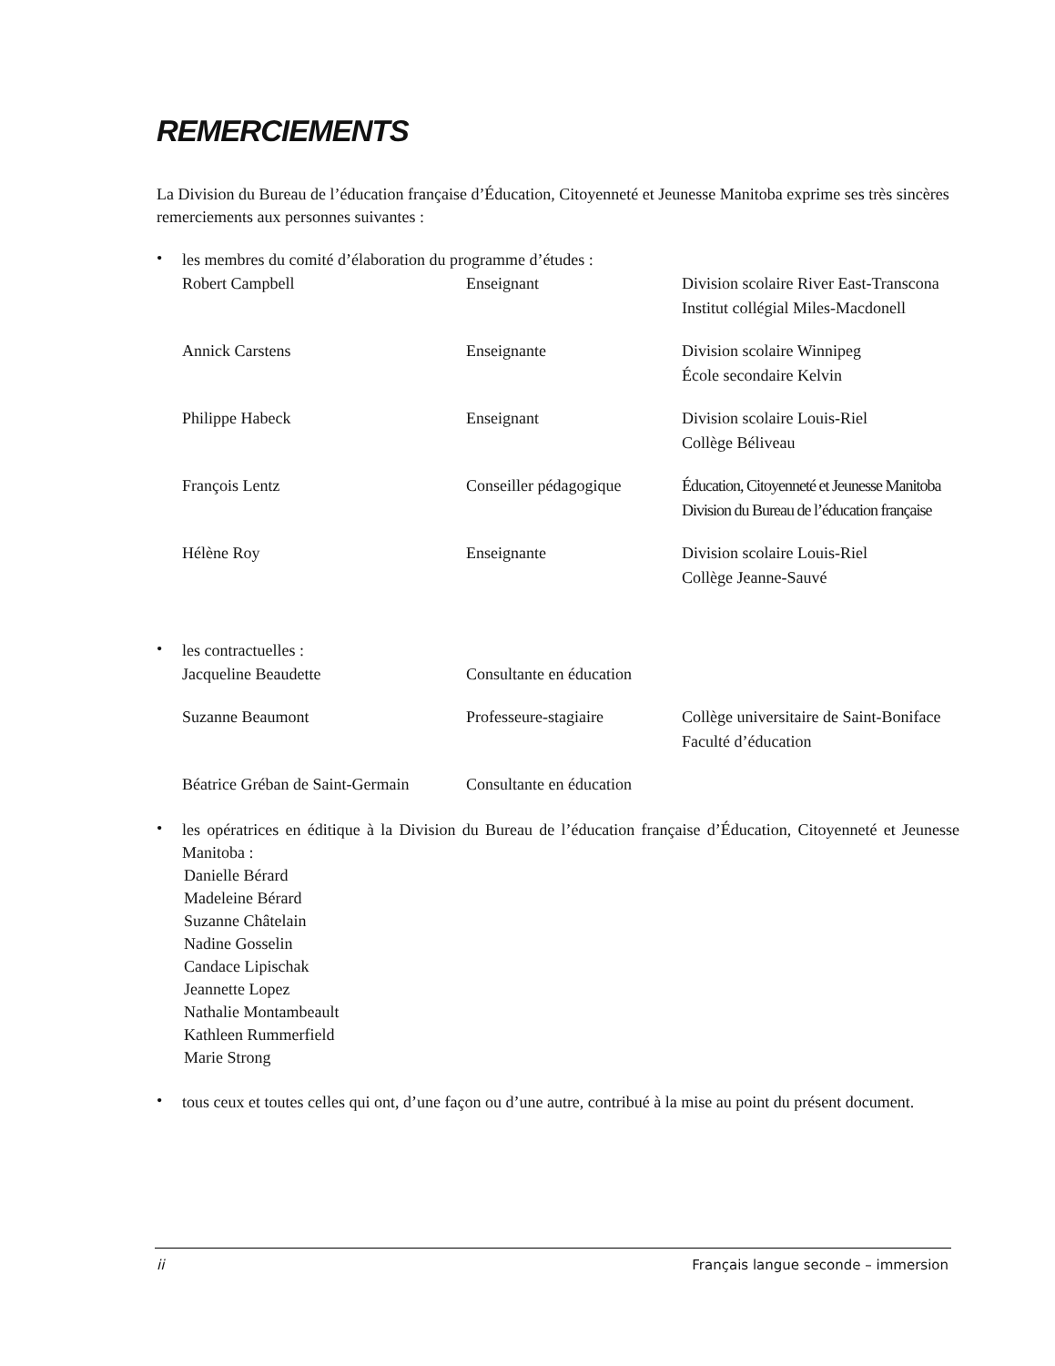REMERCIEMENTS
La Division du Bureau de l’éducation française d’Éducation, Citoyenneté et Jeunesse Manitoba exprime ses très sincères remerciements aux personnes suivantes :
• les membres du comité d’élaboration du programme d’études :
| Robert Campbell | Enseignant | Division scolaire River East-Transcona Institut collégial Miles-Macdonell |
| Annick Carstens | Enseignante | Division scolaire Winnipeg École secondaire Kelvin |
| Philippe Habeck | Enseignant | Division scolaire Louis-Riel Collège Béliveau |
| François Lentz | Conseiller pédagogique | Éducation, Citoyenneté et Jeunesse Manitoba Division du Bureau de l’éducation française |
| Hélène Roy | Enseignante | Division scolaire Louis-Riel Collège Jeanne-Sauvé |
• les contractuelles :
| Jacqueline Beaudette | Consultante en éducation | |
| Suzanne Beaumont | Professeure-stagiaire | Collège universitaire de Saint-Boniface Faculté d’éducation |
| Béatrice Gréban de Saint-Germain | Consultante en éducation | |
• les opératrices en éditique à la Division du Bureau de l’éducation française d’Éducation, Citoyenneté et Jeunesse Manitoba :
Danielle Bérard
Madeleine Bérard
Suzanne Châtelain
Nadine Gosselin
Candace Lipischak
Jeannette Lopez
Nathalie Montambeault
Kathleen Rummerfield
Marie Strong
• tous ceux et toutes celles qui ont, d’une façon ou d’une autre, contribué à la mise au point du présent document.
ii Français langue seconde – immersion